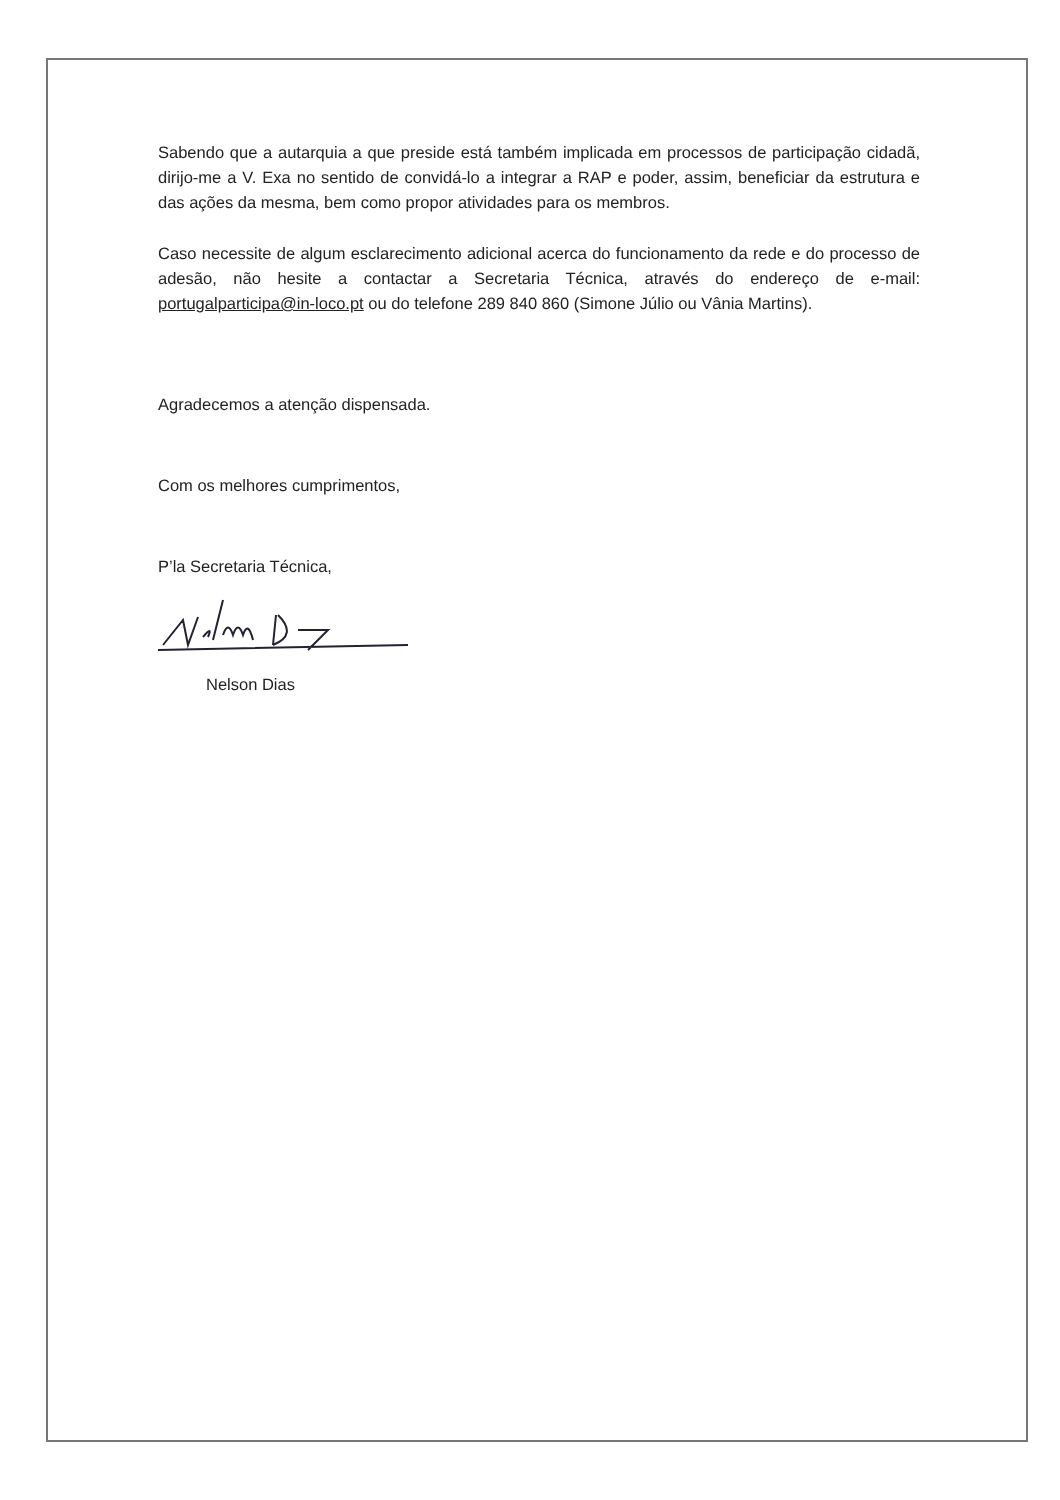Sabendo que a autarquia a que preside está também implicada em processos de participação cidadã, dirijo-me a V. Exa no sentido de convidá-lo a integrar a RAP e poder, assim, beneficiar da estrutura e das ações da mesma, bem como propor atividades para os membros.
Caso necessite de algum esclarecimento adicional acerca do funcionamento da rede e do processo de adesão, não hesite a contactar a Secretaria Técnica, através do endereço de e-mail: portugalparticipa@in-loco.pt ou do telefone 289 840 860 (Simone Júlio ou Vânia Martins).
Agradecemos a atenção dispensada.
Com os melhores cumprimentos,
P’la Secretaria Técnica,
Nelson Dias